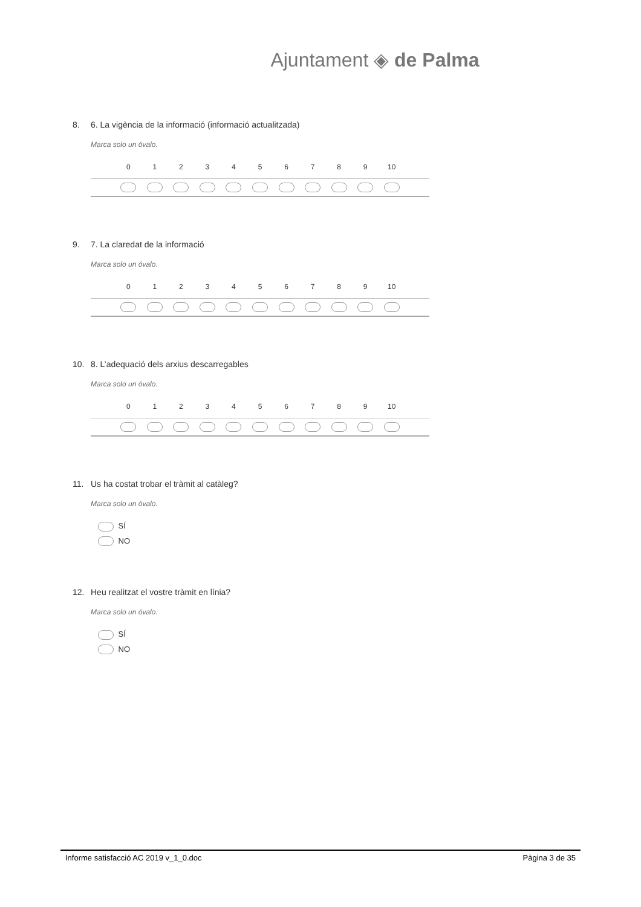Ajuntament ◈ de Palma
8. 6. La vigència de la informació (informació actualitzada)
Marca solo un óvalo.
| | 0 | 1 | 2 | 3 | 4 | 5 | 6 | 7 | 8 | 9 | 10 | |
| --- | --- | --- | --- | --- | --- | --- | --- | --- | --- | --- | --- | --- |
9. 7. La claredat de la informació
Marca solo un óvalo.
| | 0 | 1 | 2 | 3 | 4 | 5 | 6 | 7 | 8 | 9 | 10 | |
| --- | --- | --- | --- | --- | --- | --- | --- | --- | --- | --- | --- | --- |
10. 8. L’adequació dels arxius descarregables
Marca solo un óvalo.
| | 0 | 1 | 2 | 3 | 4 | 5 | 6 | 7 | 8 | 9 | 10 | |
| --- | --- | --- | --- | --- | --- | --- | --- | --- | --- | --- | --- | --- |
11. Us ha costat trobar el tràmit al catàleg?
Marca solo un óvalo.
SÍ
NO
12. Heu realitzat el vostre tràmit en línia?
Marca solo un óvalo.
SÍ
NO
Informe satisfacció AC 2019 v_1_0.doc
Pàgina 3 de 35